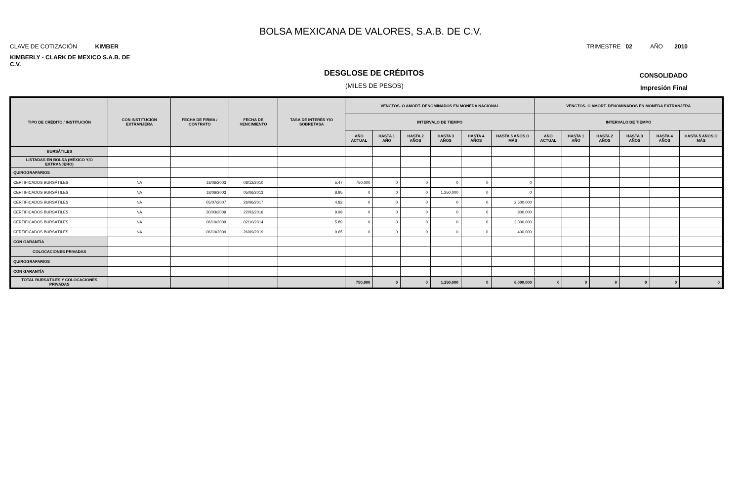BOLSA MEXICANA DE VALORES, S.A.B. DE C.V.
CLAVE DE COTIZACIÓN KIMBER TRIMESTRE 02 AÑO 2010
KIMBERLY - CLARK DE MEXICO S.A.B. DE C.V.
DESGLOSE DE CRÉDITOS CONSOLIDADO
(MILES DE PESOS) Impresión Final
| TIPO DE CRÉDITO / INSTITUCIÓN | CON INSTITUCIÓN EXTRANJERA | FECHA DE FIRMA / CONTRATO | FECHA DE VENCIMIENTO | TASA DE INTERÉS Y/O SOBRETASA | VENCTOS. O AMORT. DENOMINADOS EN MONEDA NACIONAL | | | | | | VENCTOS. O AMORT. DENOMINADOS EN MONEDA EXTRANJERA | | | | | |
| --- | --- | --- | --- | --- | --- | --- | --- | --- | --- | --- | --- | --- | --- | --- | --- | --- |
| | | | | | INTERVALO DE TIEMPO | | | | | | INTERVALO DE TIEMPO | | | | | |
| | | | | | AÑO ACTUAL | HASTA 1 AÑO | HASTA 2 AÑOS | HASTA 3 AÑOS | HASTA 4 AÑOS | HASTA 5 AÑOS O MÁS | AÑO ACTUAL | HASTA 1 AÑO | HASTA 2 AÑOS | HASTA 3 AÑOS | HASTA 4 AÑOS | HASTA 5 AÑOS O MÁS |
| BURSÁTILES | | | | | | | | | | | | | | | | |
| LISTADAS EN BOLSA (MÉXICO Y/O EXTRANJERO) | | | | | | | | | | | | | | | | |
| QUIROGRAFARIOS | | | | | | | | | | | | | | | | |
| CERTIFICADOS BURSÁTILES | NA | 18/06/2003 | 08/12/2010 | 5.47 | 750,000 | 0 | 0 | 0 | 0 | 0 | | | | | | |
| CERTIFICADOS BURSÁTILES | NA | 18/06/2003 | 05/06/2013 | 8.95 | 0 | 0 | 0 | 1,250,000 | 0 | 0 | | | | | | |
| CERTIFICADOS BURSÁTILES | NA | 05/07/2007 | 26/06/2017 | 4.82 | 0 | 0 | 0 | 0 | 0 | 2,500,000 | | | | | | |
| CERTIFICADOS BURSÁTILES | NA | 30/03/2009 | 22/03/2016 | 9.98 | 0 | 0 | 0 | 0 | 0 | 800,000 | | | | | | |
| CERTIFICADOS BURSÁTILES | NA | 06/10/2009 | 02/10/2014 | 5.89 | 0 | 0 | 0 | 0 | 0 | 2,300,000 | | | | | | |
| CERTIFICADOS BURSÁTILES | NA | 06/10/2009 | 26/09/2019 | 9.65 | 0 | 0 | 0 | 0 | 0 | 400,000 | | | | | | |
| CON GARANTÍA | | | | | | | | | | | | | | | | |
| COLOCACIONES PRIVADAS | | | | | | | | | | | | | | | | |
| QUIROGRAFARIOS | | | | | | | | | | | | | | | | |
| CON GARANTÍA | | | | | | | | | | | | | | | | |
| TOTAL BURSÁTILES Y COLOCACIONES PRIVADAS | | | | | 750,000 | 0 | 0 | 1,250,000 | 0 | 6,000,000 | 0 | 0 | 0 | 0 | 0 | 0 |